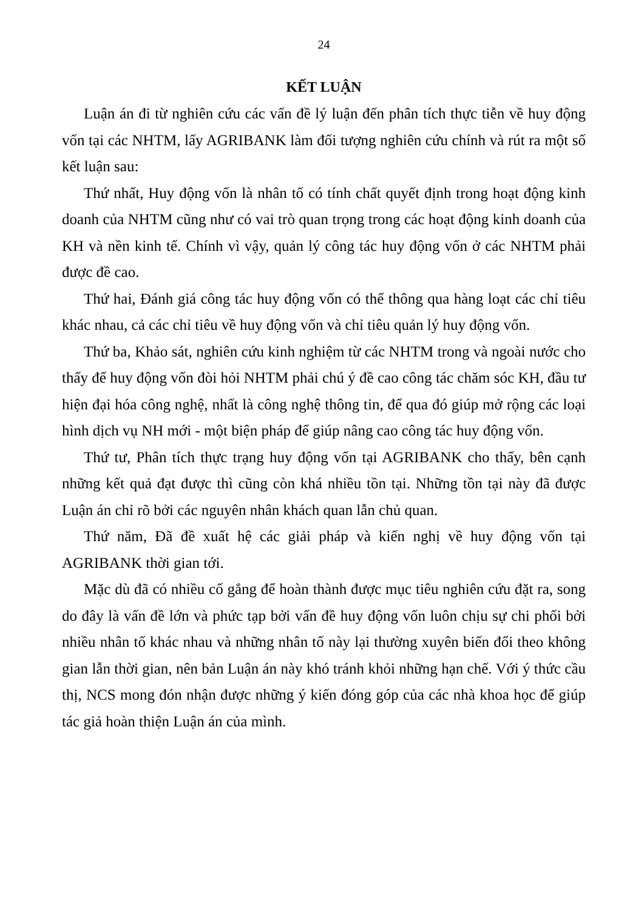24
KẾT LUẬN
Luận án đi từ nghiên cứu các vấn đề lý luận đến phân tích thực tiễn về huy động vốn tại các NHTM, lấy AGRIBANK làm đối tượng nghiên cứu chính và rút ra một số kết luận sau:
Thứ nhất, Huy động vốn là nhân tố có tính chất quyết định trong hoạt động kinh doanh của NHTM cũng như có vai trò quan trọng trong các hoạt động kinh doanh của KH và nền kinh tế. Chính vì vậy, quản lý công tác huy động vốn ở các NHTM phải được đề cao.
Thứ hai, Đánh giá công tác huy động vốn có thể thông qua hàng loạt các chỉ tiêu khác nhau, cả các chỉ tiêu về huy động vốn và chỉ tiêu quản lý huy động vốn.
Thứ ba, Khảo sát, nghiên cứu kinh nghiệm từ các NHTM trong và ngoài nước cho thấy để huy động vốn đòi hỏi NHTM phải chú ý đề cao công tác chăm sóc KH, đầu tư hiện đại hóa công nghệ, nhất là công nghệ thông tin, để qua đó giúp mở rộng các loại hình dịch vụ NH mới - một biện pháp để giúp nâng cao công tác huy động vốn.
Thứ tư, Phân tích thực trạng huy động vốn tại AGRIBANK cho thấy, bên cạnh những kết quả đạt được thì cũng còn khá nhiều tồn tại. Những tồn tại này đã được Luận án chỉ rõ bởi các nguyên nhân khách quan lẫn chủ quan.
Thứ năm, Đã đề xuất hệ các giải pháp và kiến nghị về huy động vốn tại AGRIBANK thời gian tới.
Mặc dù đã có nhiều cố gắng để hoàn thành được mục tiêu nghiên cứu đặt ra, song do đây là vấn đề lớn và phức tạp bởi vấn đề huy động vốn luôn chịu sự chi phối bởi nhiều nhân tố khác nhau và những nhân tố này lại thường xuyên biến đổi theo không gian lẫn thời gian, nên bản Luận án này khó tránh khỏi những hạn chế. Với ý thức cầu thị, NCS mong đón nhận được những ý kiến đóng góp của các nhà khoa học để giúp tác giả hoàn thiện Luận án của mình.